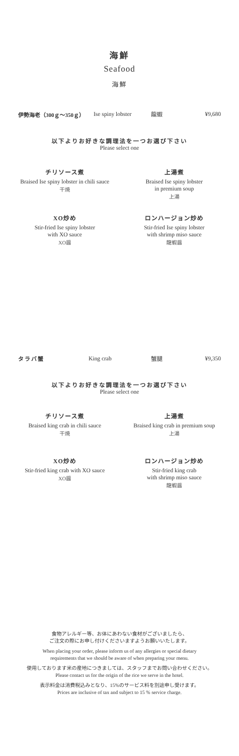海鮮
Seafood
海鮮
伊勢海老（300ｇ～350ｇ） Ise spiny lobster 龍蝦 ¥9,680
以下よりお好きな調理法を一つお選び下さい
Please select one
チリソース煮
Braised Ise spiny lobster in chili sauce
干焼
上湯煮
Braised Ise spiny lobster
in premium soup
上湯
XO炒め
Stir-fried Ise spiny lobster
with XO sauce
XO醤
ロンハージョン炒め
Stir-fried Ise spiny lobster
with shrimp miso sauce
龍蝦醤
タラバ蟹 King crab 蟹腿 ¥9,350
以下よりお好きな調理法を一つお選び下さい
Please select one
チリソース煮
Braised king crab in chili sauce
干焼
上湯煮
Braised king crab in premium soup
上湯
XO炒め
Stir-fried king crab with XO sauce
XO醤
ロンハージョン炒め
Stir-fried king crab
with shrimp miso sauce
龍蝦醤
食物アレルギー等、お体にあわない食材がございましたら、
ご注文の際にお申し付けくださいますようお願いいたします。
When placing your order, please inform us of any allergies or special dietary
requirements that we should be aware of when preparing your menu.
使用しております米の産地につきましては、スタッフまでお問い合わせください。
Please contact us for the origin of the rice we serve in the hotel.
表示料金は消費税込みとなり、15%のサービス料を別途申し受けます。
Prices are inclusive of tax and subject to 15 % service charge.